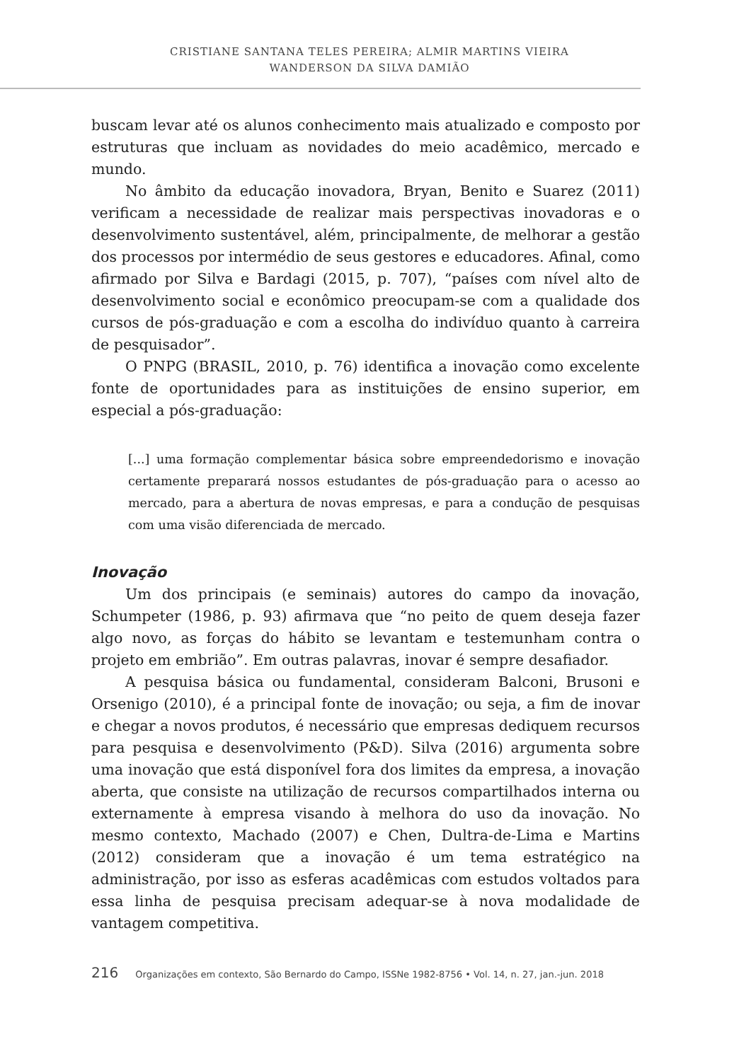CRISTIANE SANTANA TELES PEREIRA; ALMIR MARTINS VIEIRA
WANDERSON DA SILVA DAMIÃO
buscam levar até os alunos conhecimento mais atualizado e composto por estruturas que incluam as novidades do meio acadêmico, mercado e mundo.
No âmbito da educação inovadora, Bryan, Benito e Suarez (2011) verificam a necessidade de realizar mais perspectivas inovadoras e o desenvolvimento sustentável, além, principalmente, de melhorar a gestão dos processos por intermédio de seus gestores e educadores. Afinal, como afirmado por Silva e Bardagi (2015, p. 707), “países com nível alto de desenvolvimento social e econômico preocupam-se com a qualidade dos cursos de pós-graduação e com a escolha do indivíduo quanto à carreira de pesquisador”.
O PNPG (BRASIL, 2010, p. 76) identifica a inovação como excelente fonte de oportunidades para as instituições de ensino superior, em especial a pós-graduação:
[...] uma formação complementar básica sobre empreendedorismo e inovação certamente preparará nossos estudantes de pós-graduação para o acesso ao mercado, para a abertura de novas empresas, e para a condução de pesquisas com uma visão diferenciada de mercado.
Inovação
Um dos principais (e seminais) autores do campo da inovação, Schumpeter (1986, p. 93) afirmava que “no peito de quem deseja fazer algo novo, as forças do hábito se levantam e testemunham contra o projeto em embrião”. Em outras palavras, inovar é sempre desafiador.
A pesquisa básica ou fundamental, consideram Balconi, Brusoni e Orsenigo (2010), é a principal fonte de inovação; ou seja, a fim de inovar e chegar a novos produtos, é necessário que empresas dediquem recursos para pesquisa e desenvolvimento (P&D). Silva (2016) argumenta sobre uma inovação que está disponível fora dos limites da empresa, a inovação aberta, que consiste na utilização de recursos compartilhados interna ou externamente à empresa visando à melhora do uso da inovação. No mesmo contexto, Machado (2007) e Chen, Dultra-de-Lima e Martins (2012) consideram que a inovação é um tema estratégico na administração, por isso as esferas acadêmicas com estudos voltados para essa linha de pesquisa precisam adequar-se à nova modalidade de vantagem competitiva.
216 Organizações em contexto, São Bernardo do Campo, ISSNe 1982-8756 • Vol. 14, n. 27, jan.-jun. 2018